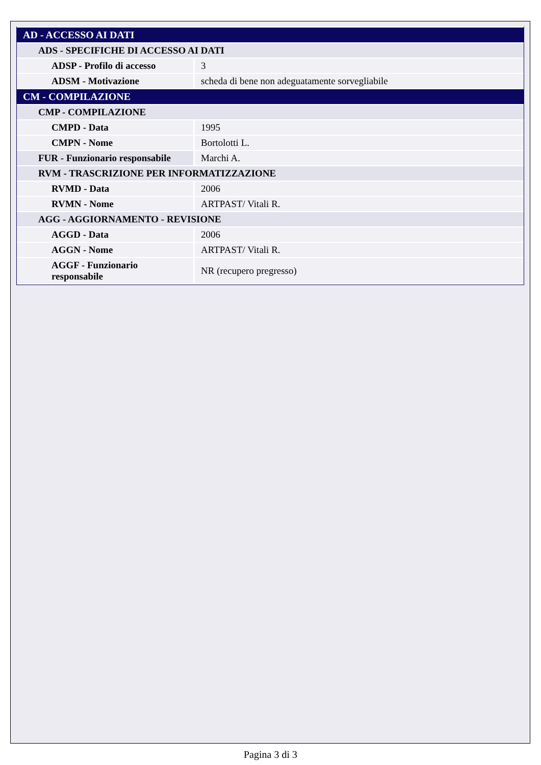| AD - ACCESSO AI DATI | |
| ADS - SPECIFICHE DI ACCESSO AI DATI | |
| ADSP - Profilo di accesso | 3 |
| ADSM - Motivazione | scheda di bene non adeguatamente sorvegliabile |
| CM - COMPILAZIONE | |
| CMP - COMPILAZIONE | |
| CMPD - Data | 1995 |
| CMPN - Nome | Bortolotti L. |
| FUR - Funzionario responsabile | Marchi A. |
| RVM - TRASCRIZIONE PER INFORMATIZZAZIONE | |
| RVMD - Data | 2006 |
| RVMN - Nome | ARTPAST/ Vitali R. |
| AGG - AGGIORNAMENTO - REVISIONE | |
| AGGD - Data | 2006 |
| AGGN - Nome | ARTPAST/ Vitali R. |
| AGGF - Funzionario responsabile | NR (recupero pregresso) |
Pagina 3 di 3